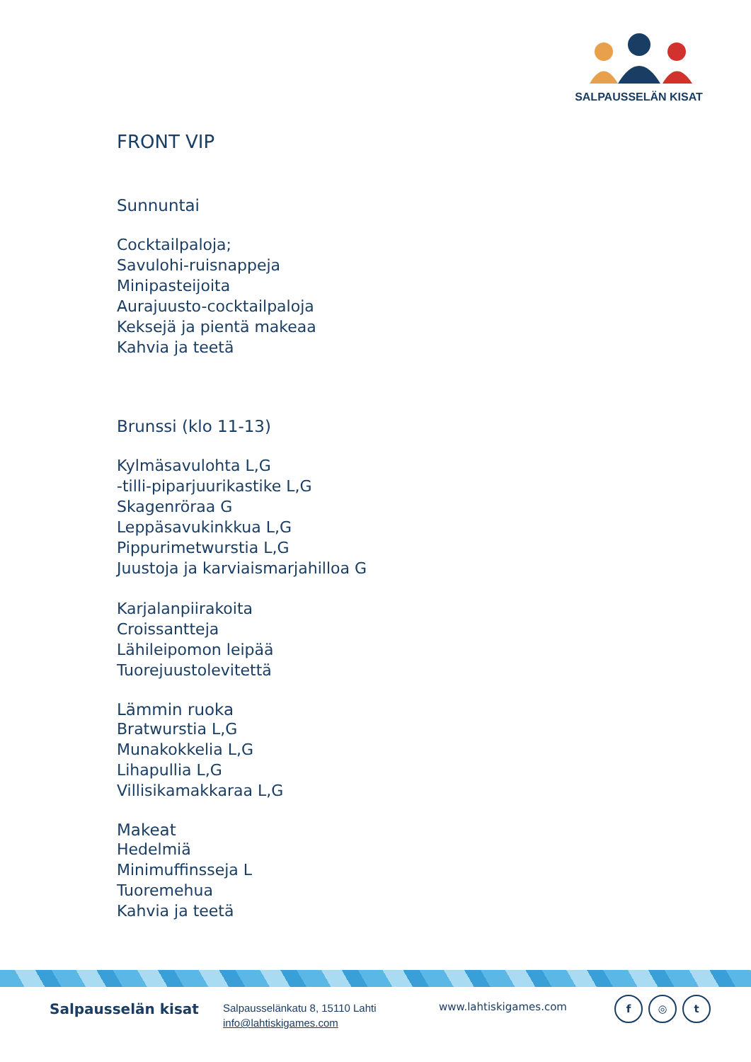SALPAUSSELÄN KISAT
FRONT VIP
Sunnuntai
Cocktailpaloja;
Savulohi-ruisnappeja
Minipasteijoita
Aurajuusto-cocktailpaloja
Keksejä ja pientä makeaa
Kahvia ja teetä
Brunssi (klo 11-13)
Kylmäsavulohta L,G
-tilli-piparjuurikastike L,G
Skagenröraa G
Leppäsavukinkkua L,G
Pippurimetwurstia L,G
Juustoja ja karviaismarjahilloa G
Karjalanpiirakoita
Croissantteja
Lähileipomon leipää
Tuorejuustolevitettä
Lämmin ruoka
Bratwurstia L,G
Munakokkelia L,G
Lihapullia L,G
Villisikamakkaraa L,G
Makeat
Hedelmiä
Minimuffinsseja L
Tuoremehua
Kahvia ja teetä
Salpausselän kisat
Salpausselänkatu 8, 15110 Lahti
info@lahtiskigames.com
www.lahtiskigames.com
f ◎ t